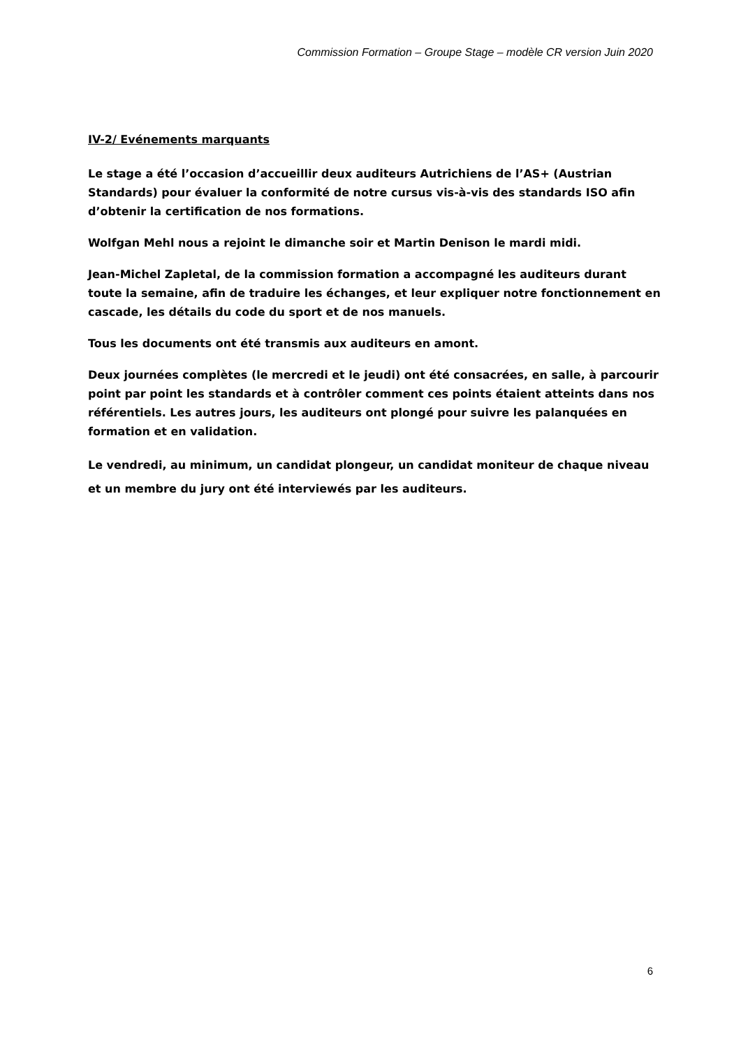Commission Formation – Groupe Stage – modèle CR version Juin 2020
IV-2/ Evénements marquants
Le stage a été l’occasion d’accueillir deux auditeurs Autrichiens de l’AS+ (Austrian Standards) pour évaluer la conformité de notre cursus vis-à-vis des standards ISO afin d’obtenir la certification de nos formations.
Wolfgan Mehl nous a rejoint le dimanche soir et Martin Denison le mardi midi.
Jean-Michel Zapletal, de la commission formation a accompagné les auditeurs durant toute la semaine, afin de traduire les échanges, et leur expliquer notre fonctionnement en cascade, les détails du code du sport et de nos manuels.
Tous les documents ont été transmis aux auditeurs en amont.
Deux journées complètes (le mercredi et le jeudi) ont été consacrées, en salle, à parcourir point par point les standards et à contrôler comment ces points étaient atteints dans nos référentiels. Les autres jours, les auditeurs ont plongé pour suivre les palanquées en formation et en validation.
Le vendredi, au minimum, un candidat plongeur, un candidat moniteur de chaque niveau et un membre du jury ont été interviewés par les auditeurs.
6